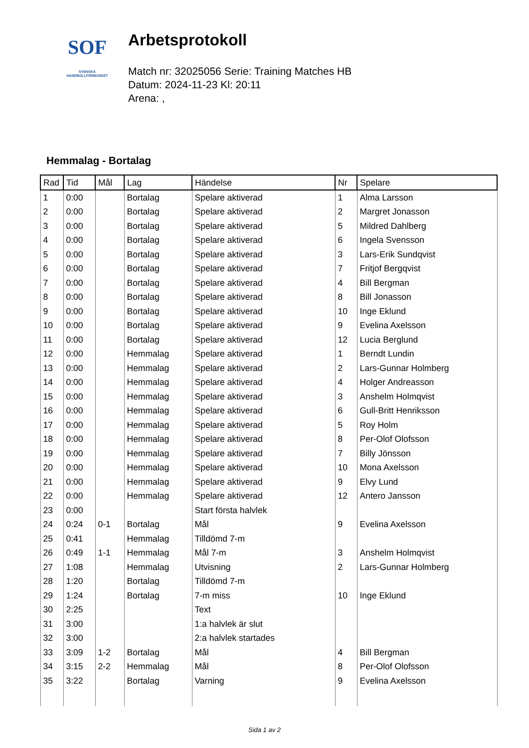SOF
SVENSKA
HANDBOLLFÖRBUNDET
Arbetsprotokoll
Match nr: 32025056 Serie: Training Matches HB
Datum: 2024-11-23 Kl: 20:11
Arena: ,
Hemmalag - Bortalag
| Rad | Tid | Mål | Lag | Händelse | Nr | Spelare |
| --- | --- | --- | --- | --- | --- | --- |
| 1 | 0:00 | | Bortalag | Spelare aktiverad | 1 | Alma Larsson |
| 2 | 0:00 | | Bortalag | Spelare aktiverad | 2 | Margret Jonasson |
| 3 | 0:00 | | Bortalag | Spelare aktiverad | 5 | Mildred Dahlberg |
| 4 | 0:00 | | Bortalag | Spelare aktiverad | 6 | Ingela Svensson |
| 5 | 0:00 | | Bortalag | Spelare aktiverad | 3 | Lars-Erik Sundqvist |
| 6 | 0:00 | | Bortalag | Spelare aktiverad | 7 | Fritjof Bergqvist |
| 7 | 0:00 | | Bortalag | Spelare aktiverad | 4 | Bill Bergman |
| 8 | 0:00 | | Bortalag | Spelare aktiverad | 8 | Bill Jonasson |
| 9 | 0:00 | | Bortalag | Spelare aktiverad | 10 | Inge Eklund |
| 10 | 0:00 | | Bortalag | Spelare aktiverad | 9 | Evelina Axelsson |
| 11 | 0:00 | | Bortalag | Spelare aktiverad | 12 | Lucia Berglund |
| 12 | 0:00 | | Hemmalag | Spelare aktiverad | 1 | Berndt Lundin |
| 13 | 0:00 | | Hemmalag | Spelare aktiverad | 2 | Lars-Gunnar Holmberg |
| 14 | 0:00 | | Hemmalag | Spelare aktiverad | 4 | Holger Andreasson |
| 15 | 0:00 | | Hemmalag | Spelare aktiverad | 3 | Anshelm Holmqvist |
| 16 | 0:00 | | Hemmalag | Spelare aktiverad | 6 | Gull-Britt Henriksson |
| 17 | 0:00 | | Hemmalag | Spelare aktiverad | 5 | Roy Holm |
| 18 | 0:00 | | Hemmalag | Spelare aktiverad | 8 | Per-Olof Olofsson |
| 19 | 0:00 | | Hemmalag | Spelare aktiverad | 7 | Billy Jönsson |
| 20 | 0:00 | | Hemmalag | Spelare aktiverad | 10 | Mona Axelsson |
| 21 | 0:00 | | Hemmalag | Spelare aktiverad | 9 | Elvy Lund |
| 22 | 0:00 | | Hemmalag | Spelare aktiverad | 12 | Antero Jansson |
| 23 | 0:00 | | | Start första halvlek | | |
| 24 | 0:24 | 0-1 | Bortalag | Mål | 9 | Evelina Axelsson |
| 25 | 0:41 | | Hemmalag | Tilldömd 7-m | | |
| 26 | 0:49 | 1-1 | Hemmalag | Mål 7-m | 3 | Anshelm Holmqvist |
| 27 | 1:08 | | Hemmalag | Utvisning | 2 | Lars-Gunnar Holmberg |
| 28 | 1:20 | | Bortalag | Tilldömd 7-m | | |
| 29 | 1:24 | | Bortalag | 7-m miss | 10 | Inge Eklund |
| 30 | 2:25 | | | Text | | |
| 31 | 3:00 | | | 1:a halvlek är slut | | |
| 32 | 3:00 | | | 2:a halvlek startades | | |
| 33 | 3:09 | 1-2 | Bortalag | Mål | 4 | Bill Bergman |
| 34 | 3:15 | 2-2 | Hemmalag | Mål | 8 | Per-Olof Olofsson |
| 35 | 3:22 | | Bortalag | Varning | 9 | Evelina Axelsson |
Sida 1 av 2